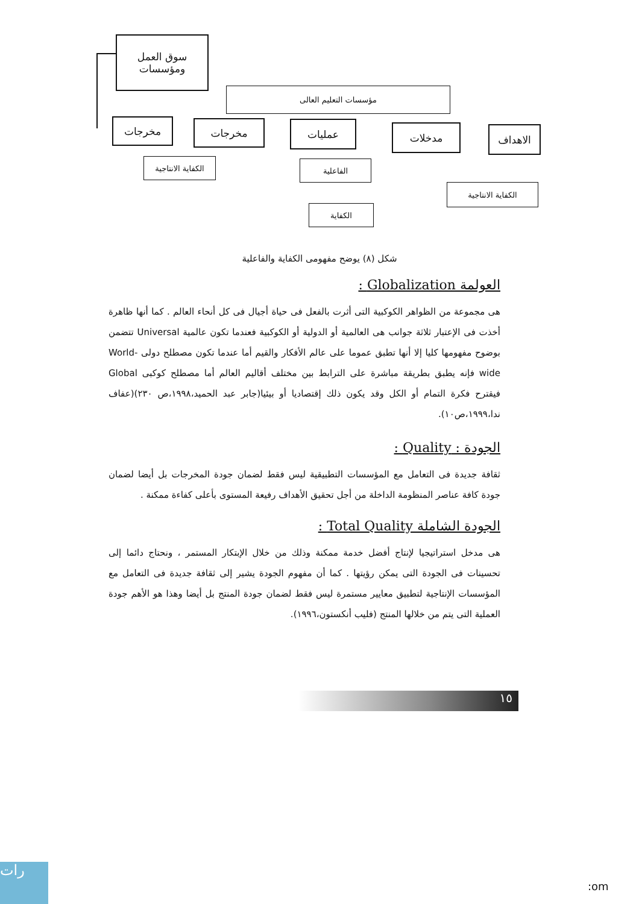سوق العمل
ومؤسسات
مؤسسات التعليم العالى
مخرجات مخرجات عمليات مدخلات الاهداف
الكفاية الانتاجية
الفاعلية
الكفاية الانتاجية
الكفاية
شكل (٨) يوضح مفهومى الكفاية والفاعلية
العولمة Globalization :
هى مجموعة من الظواهر الكوكبية التى أثرت بالفعل فى حياة أجيال فى كل أنحاء العالم . كما أنها ظاهرة أخذت فى الإعتبار ثلاثة جوانب هى العالمية أو الدولية أو الكوكبية فعندما تكون عالمية Universal تتضمن بوضوح مفهومها كليا إلا أنها تطبق عموما على عالم الأفكار والقيم أما عندما تكون مصطلح دولى World-wide فإنه يطبق بطريقة مباشرة على الترابط بين مختلف أقاليم العالم أما مصطلح كوكبى Global فيقترح فكرة التمام أو الكل وقد يكون ذلك إقتصاديا أو بيئيا(جابر عبد الحميد،١٩٩٨،ص ٢٣٠)(عفاف ندا،١٩٩٩،ص١٠).
الجودة : Quality :
ثقافة جديدة فى التعامل مع المؤسسات التطبيقية ليس فقط لضمان جودة المخرجات بل أيضا لضمان جودة كافة عناصر المنظومة الداخلة من أجل تحقيق الأهداف رفيعة المستوى بأعلى كفاءة ممكنة .
الجودة الشاملة Total Quality :
هى مدخل استراتيجيا لإنتاج أفضل خدمة ممكنة وذلك من خلال الإبتكار المستمر ، ونحتاج دائما إلى تحسينات فى الجودة التى يمكن رؤيتها . كما أن مفهوم الجودة يشير إلى ثقافة جديدة فى التعامل مع المؤسسات الإنتاجية لتطبيق معايير مستمرة ليس فقط لضمان جودة المنتج بل أيضا وهذا هو الأهم جودة العملية التى يتم من خلالها المنتج (فليب أنكستون،١٩٩٦).
١٥
رات
:om